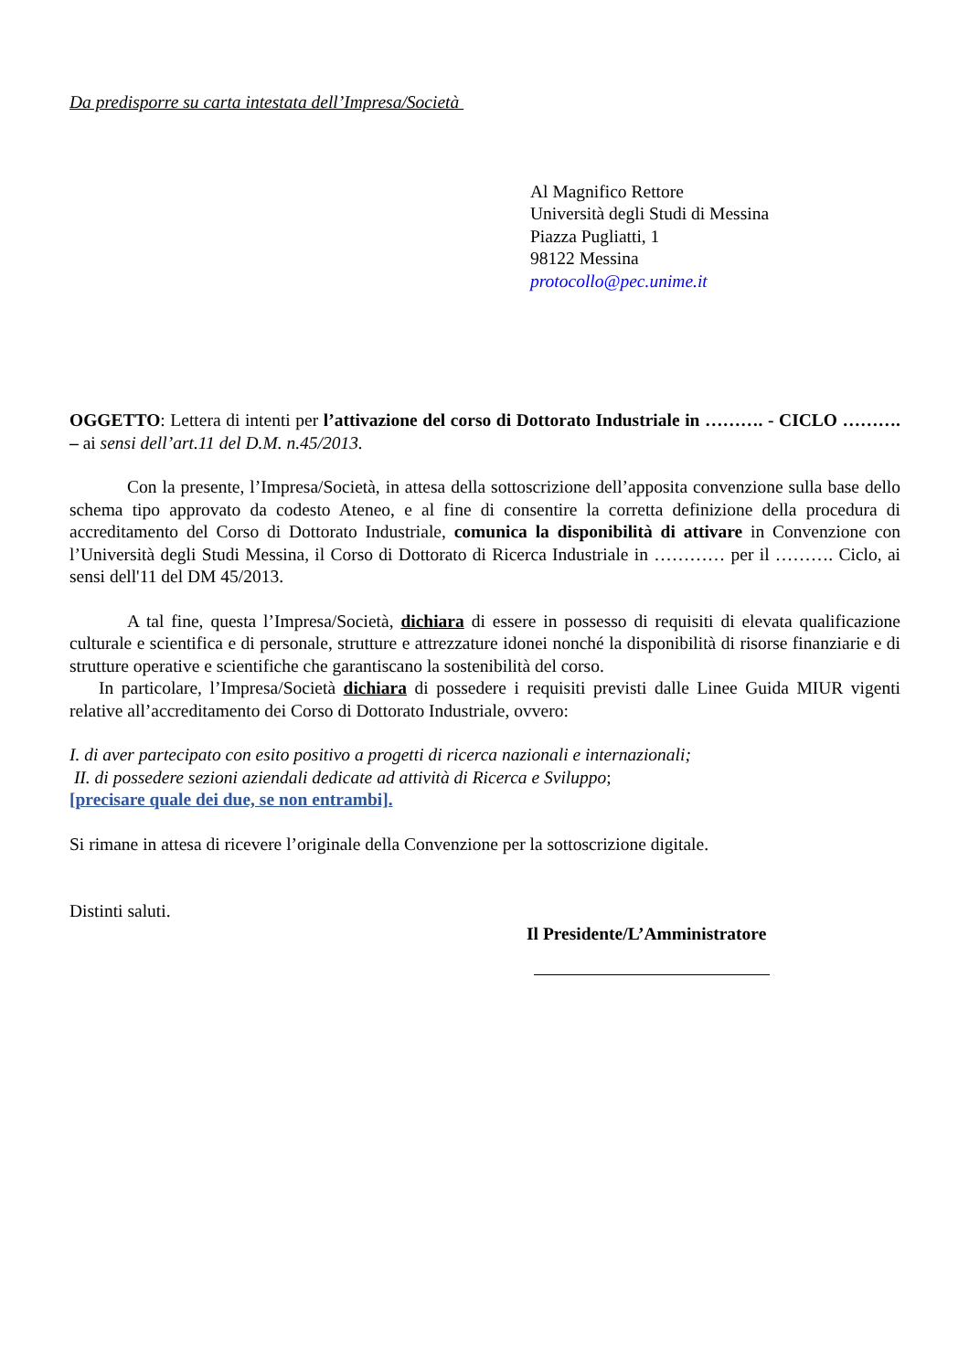Da predisporre su carta intestata dell’Impresa/Società
Al Magnifico Rettore
Università degli Studi di Messina
Piazza Pugliatti, 1
98122 Messina
protocollo@pec.unime.it
OGGETTO: Lettera di intenti per l’attivazione del corso di Dottorato Industriale in ………. - CICLO ………. – ai sensi dell’art.11 del D.M. n.45/2013.
Con la presente, l’Impresa/Società, in attesa della sottoscrizione dell’apposita convenzione sulla base dello schema tipo approvato da codesto Ateneo, e al fine di consentire la corretta definizione della procedura di accreditamento del Corso di Dottorato Industriale, comunica la disponibilità di attivare in Convenzione con l’Università degli Studi Messina, il Corso di Dottorato di Ricerca Industriale in ………… per il ………. Ciclo, ai sensi dell'11 del DM 45/2013.
A tal fine, questa l’Impresa/Società, dichiara di essere in possesso di requisiti di elevata qualificazione culturale e scientifica e di personale, strutture e attrezzature idonei nonché la disponibilità di risorse finanziarie e di strutture operative e scientifiche che garantiscano la sostenibilità del corso.
In particolare, l’Impresa/Società dichiara di possedere i requisiti previsti dalle Linee Guida MIUR vigenti relative all’accreditamento dei Corso di Dottorato Industriale, ovvero:
I. di aver partecipato con esito positivo a progetti di ricerca nazionali e internazionali;
II. di possedere sezioni aziendali dedicate ad attività di Ricerca e Sviluppo;
[precisare quale dei due, se non entrambi].
Si rimane in attesa di ricevere l’originale della Convenzione per la sottoscrizione digitale.
Distinti saluti.
Il Presidente/L’Amministratore